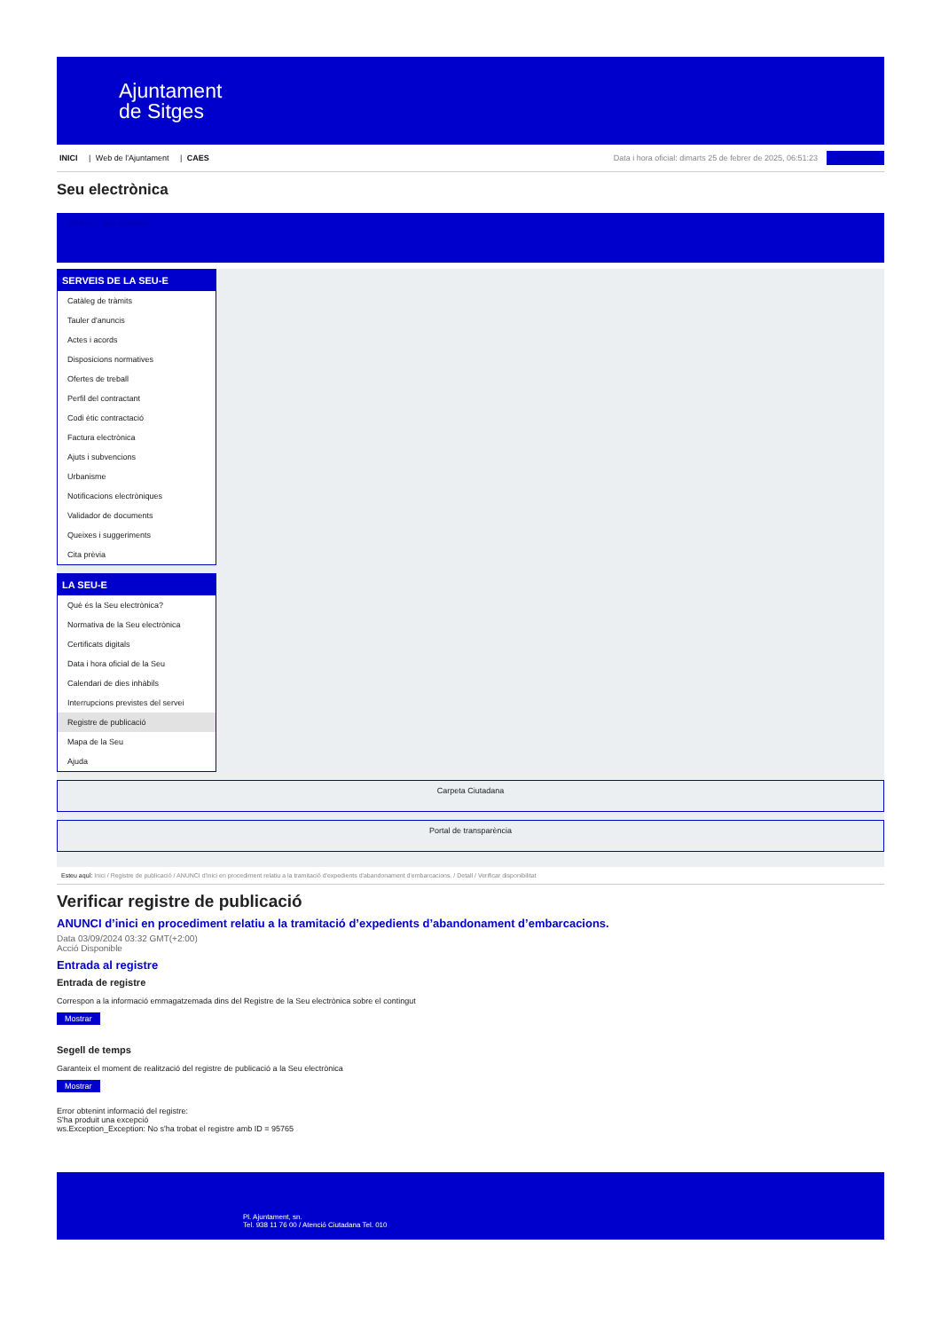Ajuntament
de Sitges
INICI | Web de l'Ajuntament | CAES
Data i hora oficial: dimarts 25 de febrer de 2025, 06:51:23 Sincronitza
Seu electrònica
Obtenir còpia autèntica
SERVEIS DE LA SEU-E
Catàleg de tràmits
Tauler d'anuncis
Actes i acords
Disposicions normatives
Ofertes de treball
Perfil del contractant
Codi ètic contractació
Factura electrònica
Ajuts i subvencions
Urbanisme
Notificacions electròniques
Validador de documents
Queixes i suggeriments
Cita prèvia
LA SEU-E
Què és la Seu electrònica?
Normativa de la Seu electrònica
Certificats digitals
Data i hora oficial de la Seu
Calendari de dies inhàbils
Interrupcions previstes del servei
Registre de publicació
Mapa de la Seu
Ajuda
Carpeta Ciutadana
Portal de transparència
Esteu aquí: Inici / Registre de publicació / ANUNCI d'inici en procediment relatiu a la tramitació d'expedients d'abandonament d'embarcacions. / Detall / Verificar disponibilitat
Verificar registre de publicació
ANUNCI d’inici en procediment relatiu a la tramitació d’expedients d’abandonament d’embarcacions.
Data 03/09/2024 03:32 GMT(+2:00)
Acció Disponible
Entrada al registre
Entrada de registre
Correspon a la informació emmagatzemada dins del Registre de la Seu electrònica sobre el contingut
Mostrar
Segell de temps
Garanteix el moment de realització del registre de publicació a la Seu electrònica
Mostrar
Error obtenint informació del registre:
S'ha produit una excepció
ws.Exception_Exception: No s'ha trobat el registre amb ID = 95765
Pl. Ajuntament, sn.
Tel. 938 11 76 00 / Atenció Ciutadana Tel. 010